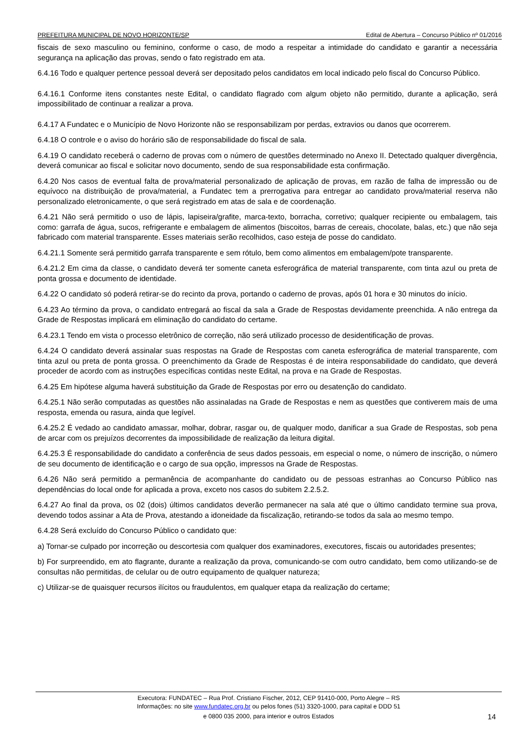PREFEITURA MUNICIPAL DE NOVO HORIZONTE/SP Edital de Abertura – Concurso Público nº 01/2016
fiscais de sexo masculino ou feminino, conforme o caso, de modo a respeitar a intimidade do candidato e garantir a necessária segurança na aplicação das provas, sendo o fato registrado em ata.
6.4.16 Todo e qualquer pertence pessoal deverá ser depositado pelos candidatos em local indicado pelo fiscal do Concurso Público.
6.4.16.1 Conforme itens constantes neste Edital, o candidato flagrado com algum objeto não permitido, durante a aplicação, será impossibilitado de continuar a realizar a prova.
6.4.17 A Fundatec e o Município de Novo Horizonte não se responsabilizam por perdas, extravios ou danos que ocorrerem.
6.4.18 O controle e o aviso do horário são de responsabilidade do fiscal de sala.
6.4.19 O candidato receberá o caderno de provas com o número de questões determinado no Anexo II. Detectado qualquer divergência, deverá comunicar ao fiscal e solicitar novo documento, sendo de sua responsabilidade esta confirmação.
6.4.20 Nos casos de eventual falta de prova/material personalizado de aplicação de provas, em razão de falha de impressão ou de equívoco na distribuição de prova/material, a Fundatec tem a prerrogativa para entregar ao candidato prova/material reserva não personalizado eletronicamente, o que será registrado em atas de sala e de coordenação.
6.4.21 Não será permitido o uso de lápis, lapiseira/grafite, marca-texto, borracha, corretivo; qualquer recipiente ou embalagem, tais como: garrafa de água, sucos, refrigerante e embalagem de alimentos (biscoitos, barras de cereais, chocolate, balas, etc.) que não seja fabricado com material transparente. Esses materiais serão recolhidos, caso esteja de posse do candidato.
6.4.21.1 Somente será permitido garrafa transparente e sem rótulo, bem como alimentos em embalagem/pote transparente.
6.4.21.2 Em cima da classe, o candidato deverá ter somente caneta esferográfica de material transparente, com tinta azul ou preta de ponta grossa e documento de identidade.
6.4.22 O candidato só poderá retirar-se do recinto da prova, portando o caderno de provas, após 01 hora e 30 minutos do início.
6.4.23 Ao término da prova, o candidato entregará ao fiscal da sala a Grade de Respostas devidamente preenchida. A não entrega da Grade de Respostas implicará em eliminação do candidato do certame.
6.4.23.1 Tendo em vista o processo eletrônico de correção, não será utilizado processo de desidentificação de provas.
6.4.24 O candidato deverá assinalar suas respostas na Grade de Respostas com caneta esferográfica de material transparente, com tinta azul ou preta de ponta grossa. O preenchimento da Grade de Respostas é de inteira responsabilidade do candidato, que deverá proceder de acordo com as instruções específicas contidas neste Edital, na prova e na Grade de Respostas.
6.4.25 Em hipótese alguma haverá substituição da Grade de Respostas por erro ou desatenção do candidato.
6.4.25.1 Não serão computadas as questões não assinaladas na Grade de Respostas e nem as questões que contiverem mais de uma resposta, emenda ou rasura, ainda que legível.
6.4.25.2 É vedado ao candidato amassar, molhar, dobrar, rasgar ou, de qualquer modo, danificar a sua Grade de Respostas, sob pena de arcar com os prejuízos decorrentes da impossibilidade de realização da leitura digital.
6.4.25.3 É responsabilidade do candidato a conferência de seus dados pessoais, em especial o nome, o número de inscrição, o número de seu documento de identificação e o cargo de sua opção, impressos na Grade de Respostas.
6.4.26 Não será permitido a permanência de acompanhante do candidato ou de pessoas estranhas ao Concurso Público nas dependências do local onde for aplicada a prova, exceto nos casos do subitem 2.2.5.2.
6.4.27 Ao final da prova, os 02 (dois) últimos candidatos deverão permanecer na sala até que o último candidato termine sua prova, devendo todos assinar a Ata de Prova, atestando a idoneidade da fiscalização, retirando-se todos da sala ao mesmo tempo.
6.4.28 Será excluído do Concurso Público o candidato que:
a) Tornar-se culpado por incorreção ou descortesia com qualquer dos examinadores, executores, fiscais ou autoridades presentes;
b) For surpreendido, em ato flagrante, durante a realização da prova, comunicando-se com outro candidato, bem como utilizando-se de consultas não permitidas, de celular ou de outro equipamento de qualquer natureza;
c) Utilizar-se de quaisquer recursos ilícitos ou fraudulentos, em qualquer etapa da realização do certame;
Executora: FUNDATEC – Rua Prof. Cristiano Fischer, 2012, CEP 91410-000, Porto Alegre – RS
Informações: no site www.fundatec.org.br ou pelos fones (51) 3320-1000, para capital e DDD 51
e 0800 035 2000, para interior e outros Estados
14